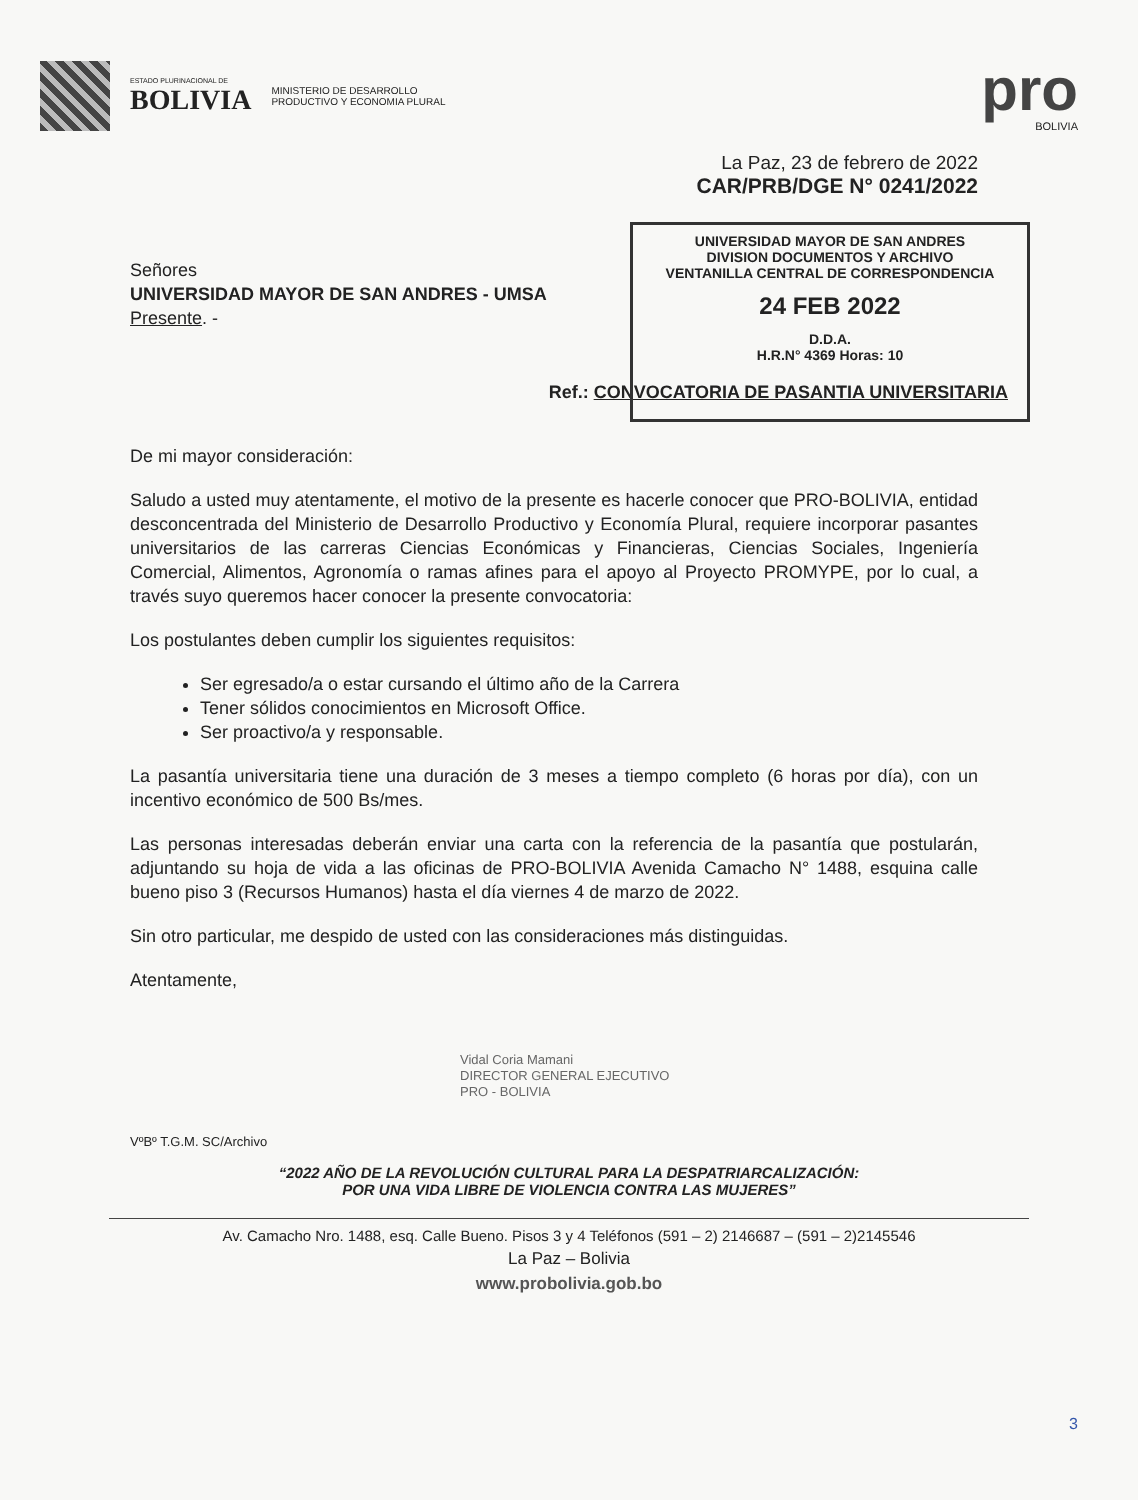ESTADO PLURINACIONAL DE
BOLIVIA
MINISTERIO DE DESARROLLO
PRODUCTIVO Y ECONOMIA PLURAL
pro
BOLIVIA
La Paz, 23 de febrero de 2022
CAR/PRB/DGE N° 0241/2022
UNIVERSIDAD MAYOR DE SAN ANDRES
DIVISION DOCUMENTOS Y ARCHIVO
VENTANILLA CENTRAL DE CORRESPONDENCIA
24 FEB 2022
D.D.A.
H.R.N° 4369 Horas: 10
Señores
UNIVERSIDAD MAYOR DE SAN ANDRES - UMSA
Presente. -
Ref.: CONVOCATORIA DE PASANTIA UNIVERSITARIA
De mi mayor consideración:
Saludo a usted muy atentamente, el motivo de la presente es hacerle conocer que PRO-BOLIVIA, entidad desconcentrada del Ministerio de Desarrollo Productivo y Economía Plural, requiere incorporar pasantes universitarios de las carreras Ciencias Económicas y Financieras, Ciencias Sociales, Ingeniería Comercial, Alimentos, Agronomía o ramas afines para el apoyo al Proyecto PROMYPE, por lo cual, a través suyo queremos hacer conocer la presente convocatoria:
Los postulantes deben cumplir los siguientes requisitos:
Ser egresado/a o estar cursando el último año de la Carrera
Tener sólidos conocimientos en Microsoft Office.
Ser proactivo/a y responsable.
La pasantía universitaria tiene una duración de 3 meses a tiempo completo (6 horas por día), con un incentivo económico de 500 Bs/mes.
Las personas interesadas deberán enviar una carta con la referencia de la pasantía que postularán, adjuntando su hoja de vida a las oficinas de PRO-BOLIVIA Avenida Camacho N° 1488, esquina calle bueno piso 3 (Recursos Humanos) hasta el día viernes 4 de marzo de 2022.
Sin otro particular, me despido de usted con las consideraciones más distinguidas.
Atentamente,
Vidal Coria Mamani
DIRECTOR GENERAL EJECUTIVO
PRO - BOLIVIA
VºBº T.G.M. SC/Archivo
“2022 AÑO DE LA REVOLUCIÓN CULTURAL PARA LA DESPATRIARCALIZACIÓN:
POR UNA VIDA LIBRE DE VIOLENCIA CONTRA LAS MUJERES”
Av. Camacho Nro. 1488, esq. Calle Bueno. Pisos 3 y 4 Teléfonos (591 – 2) 2146687 – (591 – 2)2145546
La Paz – Bolivia
www.probolivia.gob.bo
3